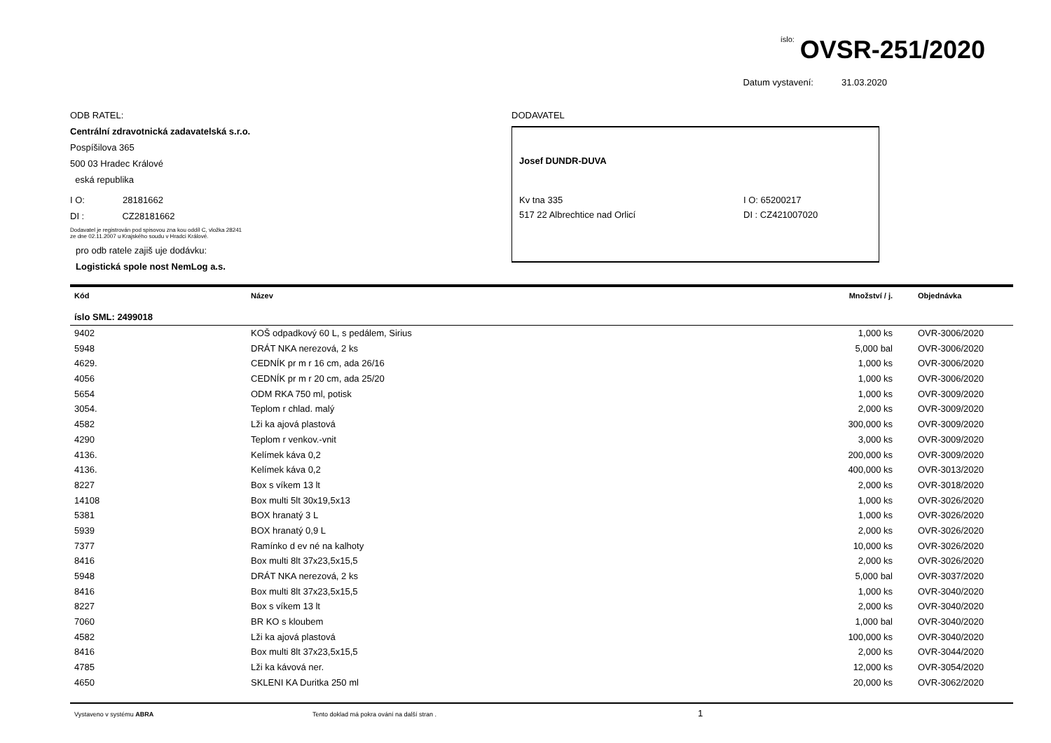íslo: OVSR-251/2020
Datum vystavení: 31.03.2020
ODB RATEL:
Centrální zdravotnická zadavatelská s.r.o.
Pospíšilova 365
500 03 Hradec Králové
eská republika
I O: 28181662
DI : CZ28181662
Dodavatel je registrován pod spisovou zna kou oddíl C, vložka 28241
ze dne 02.11.2007 u Krajského soudu v Hradci Králové.
pro odb ratele zajiš uje dodávku:
Logistická spole nost NemLog a.s.
DODAVATEL
Josef DUNDR-DUVA
Kv tna 335
517 22 Albrechtice nad Orlicí
I O: 65200217
DI : CZ421007020
| Kód | Název | Množství / j. | Objednávka |
| --- | --- | --- | --- |
| íslo SML: 2499018 | | | |
| 9402 | KOŠ odpadkový 60 L, s pedálem, Sirius | 1,000 ks | OVR-3006/2020 |
| 5948 | DRÁT NKA nerezová, 2 ks | 5,000 bal | OVR-3006/2020 |
| 4629. | CEDNÍK pr m r 16 cm, ada 26/16 | 1,000 ks | OVR-3006/2020 |
| 4056 | CEDNÍK pr m r 20 cm, ada 25/20 | 1,000 ks | OVR-3006/2020 |
| 5654 | ODM RKA 750 ml, potisk | 1,000 ks | OVR-3009/2020 |
| 3054. | Teplom r chlad. malý | 2,000 ks | OVR-3009/2020 |
| 4582 | Lži ka ajová plastová | 300,000 ks | OVR-3009/2020 |
| 4290 | Teplom r venkov.-vnit | 3,000 ks | OVR-3009/2020 |
| 4136. | Kelímek káva 0,2 | 200,000 ks | OVR-3009/2020 |
| 4136. | Kelímek káva 0,2 | 400,000 ks | OVR-3013/2020 |
| 8227 | Box s víkem 13 lt | 2,000 ks | OVR-3018/2020 |
| 14108 | Box multi 5lt 30x19,5x13 | 1,000 ks | OVR-3026/2020 |
| 5381 | BOX hranatý 3 L | 1,000 ks | OVR-3026/2020 |
| 5939 | BOX hranatý 0,9 L | 2,000 ks | OVR-3026/2020 |
| 7377 | Ramínko d ev né na kalhoty | 10,000 ks | OVR-3026/2020 |
| 8416 | Box multi 8lt 37x23,5x15,5 | 2,000 ks | OVR-3026/2020 |
| 5948 | DRÁT NKA nerezová, 2 ks | 5,000 bal | OVR-3037/2020 |
| 8416 | Box multi 8lt 37x23,5x15,5 | 1,000 ks | OVR-3040/2020 |
| 8227 | Box s víkem 13 lt | 2,000 ks | OVR-3040/2020 |
| 7060 | BR KO s kloubem | 1,000 bal | OVR-3040/2020 |
| 4582 | Lži ka ajová plastová | 100,000 ks | OVR-3040/2020 |
| 8416 | Box multi 8lt 37x23,5x15,5 | 2,000 ks | OVR-3044/2020 |
| 4785 | Lži ka kávová ner. | 12,000 ks | OVR-3054/2020 |
| 4650 | SKLENI KA Duritka 250 ml | 20,000 ks | OVR-3062/2020 |
Vystaveno v systému ABRA Tento doklad má pokra ování na další stran .
1